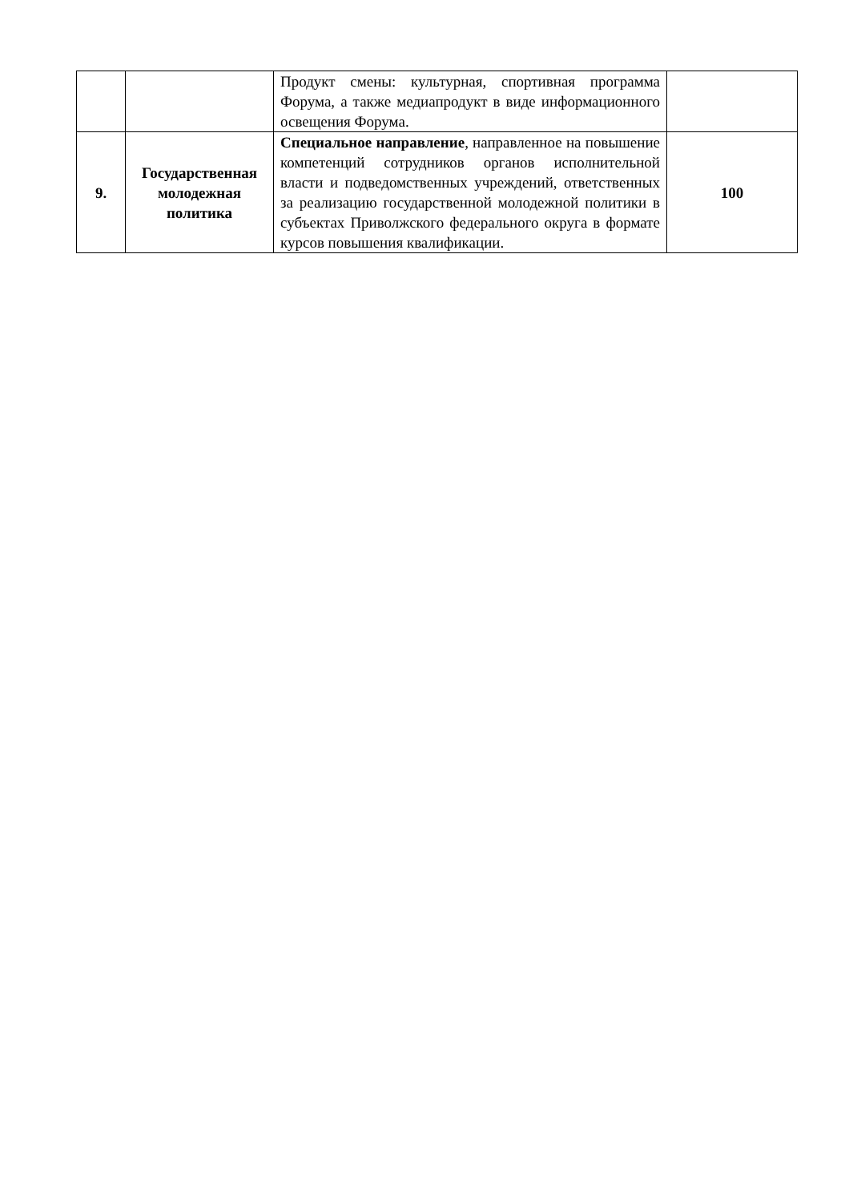| | | Продукт смены: культурная, спортивная программа Форума, а также медиапродукт в виде информационного освещения Форума. | |
| 9. | Государственная молодежная политика | Специальное направление , направленное на повышение компетенций сотрудников органов исполнительной власти и подведомственных учреждений, ответственных за реализацию государственной молодежной политики в субъектах Приволжского федерального округа в формате курсов повышения квалификации. | 100 |